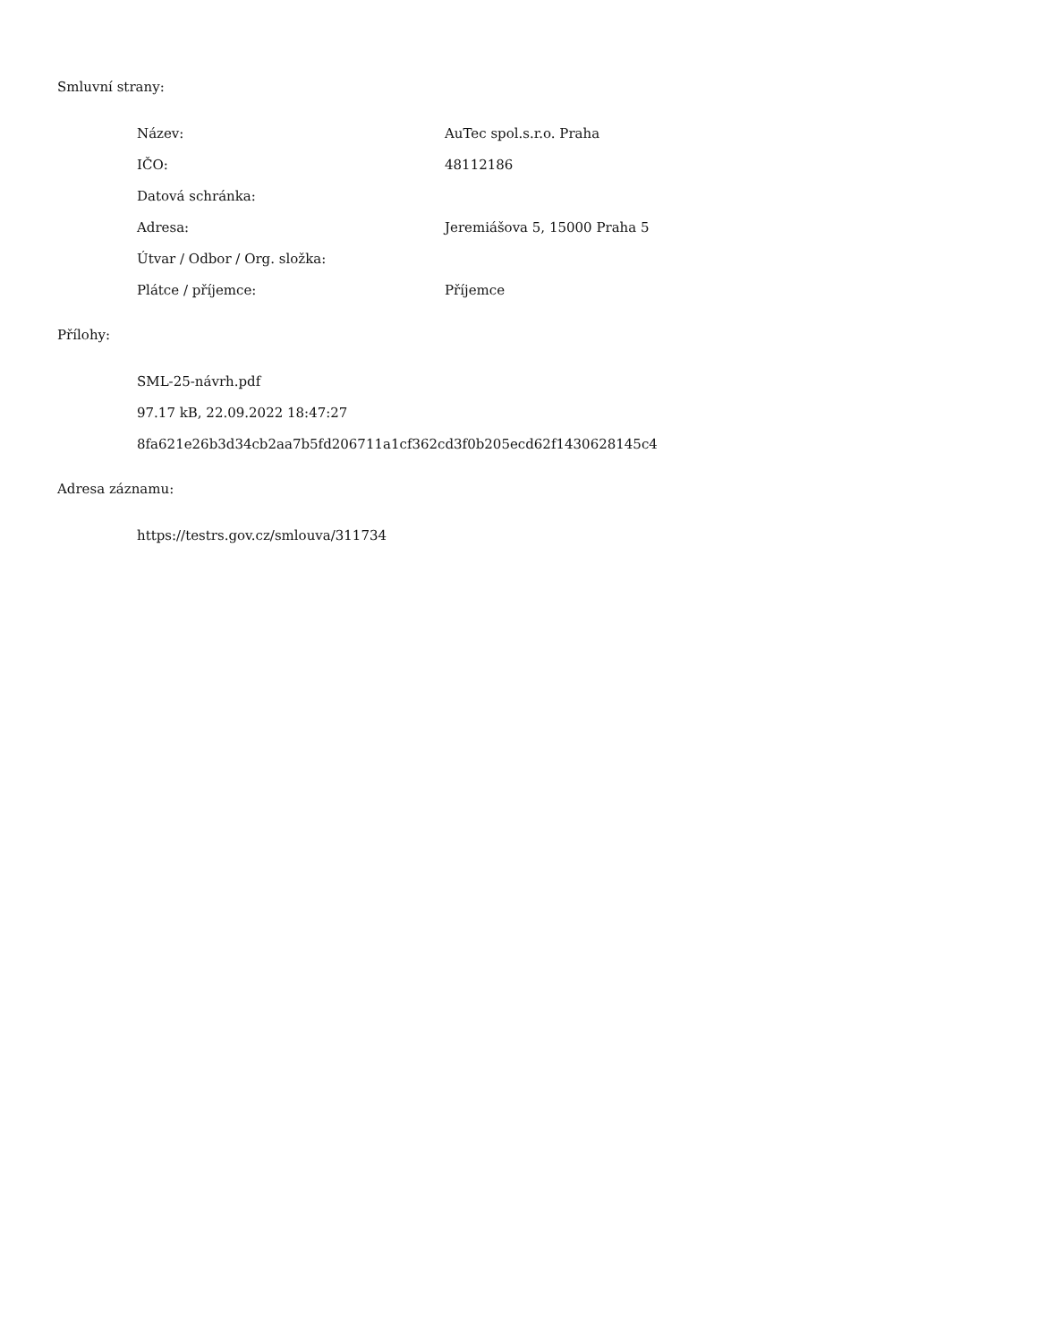Smluvní strany:
| Název: | AuTec spol.s.r.o. Praha |
| IČO: | 48112186 |
| Datová schránka: | |
| Adresa: | Jeremiášova 5, 15000 Praha 5 |
| Útvar / Odbor / Org. složka: | |
| Plátce / příjemce: | Příjemce |
Přílohy:
| SML-25-návrh.pdf |
| 97.17 kB, 22.09.2022 18:47:27 |
| 8fa621e26b3d34cb2aa7b5fd206711a1cf362cd3f0b205ecd62f1430628145c4 |
Adresa záznamu:
| https://testrs.gov.cz/smlouva/311734 |